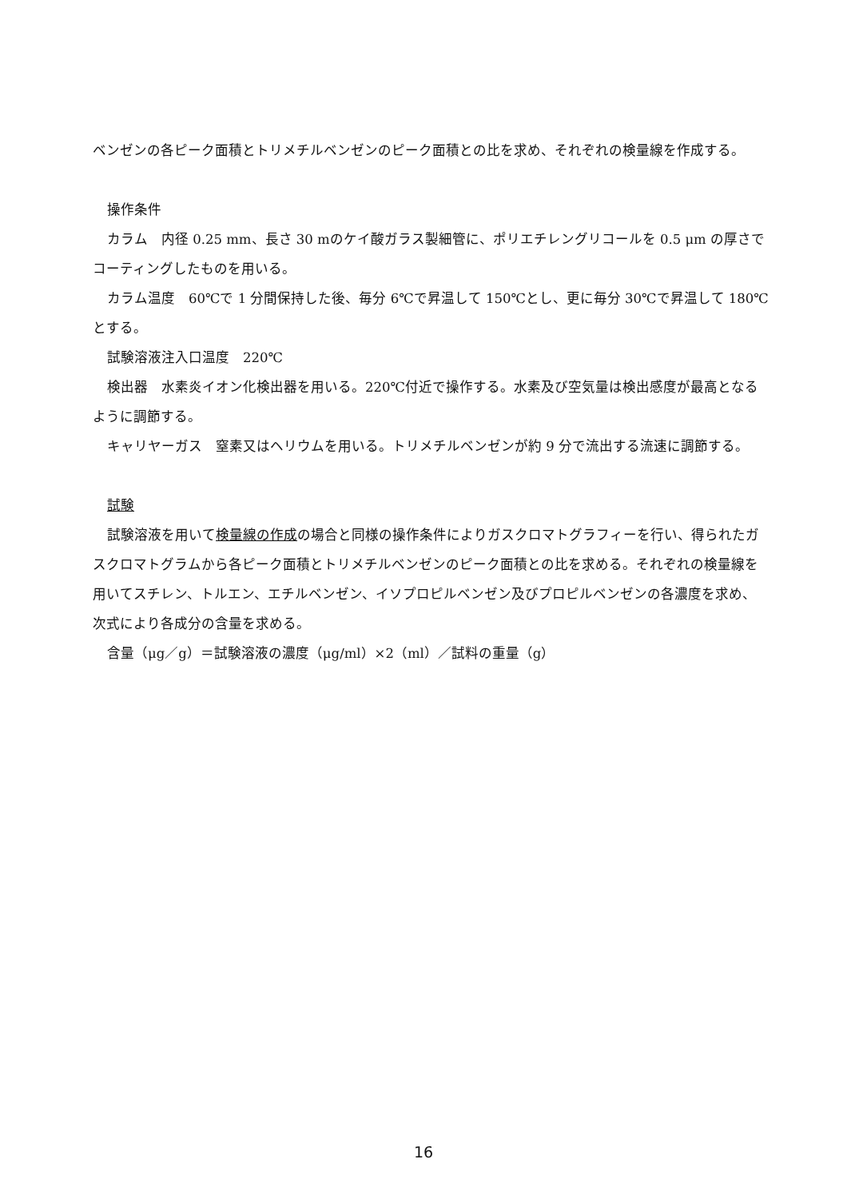ベンゼンの各ピーク面積とトリメチルベンゼンのピーク面積との比を求め、それぞれの検量線を作成する。
操作条件
カラム　内径 0.25 mm、長さ 30 mのケイ酸ガラス製細管に、ポリエチレングリコールを 0.5 μm の厚さでコーティングしたものを用いる。
カラム温度　60℃で 1 分間保持した後、毎分 6℃で昇温して 150℃とし、更に毎分 30℃で昇温して 180℃とする。
試験溶液注入口温度　220℃
検出器　水素炎イオン化検出器を用いる。220℃付近で操作する。水素及び空気量は検出感度が最高となるように調節する。
キャリヤーガス　窒素又はヘリウムを用いる。トリメチルベンゼンが約 9 分で流出する流速に調節する。
試験
試験溶液を用いて検量線の作成の場合と同様の操作条件によりガスクロマトグラフィーを行い、得られたガスクロマトグラムから各ピーク面積とトリメチルベンゼンのピーク面積との比を求める。それぞれの検量線を用いてスチレン、トルエン、エチルベンゼン、イソプロピルベンゼン及びプロピルベンゼンの各濃度を求め、次式により各成分の含量を求める。
含量（μg／g）＝試験溶液の濃度（μg/ml）×2（ml）／試料の重量（g）
16